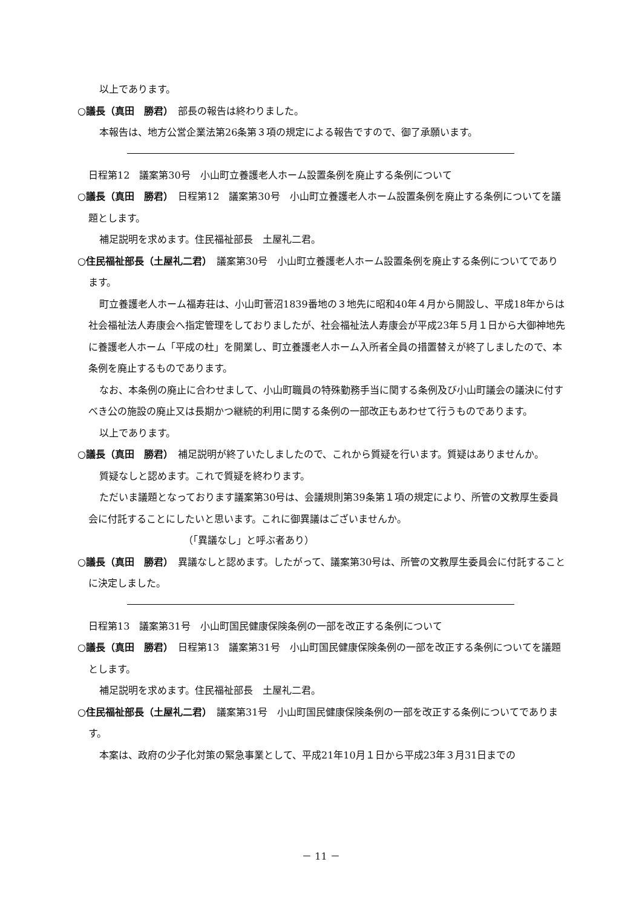以上であります。
○議長（真田　勝君）　部長の報告は終わりました。
本報告は、地方公営企業法第26条第３項の規定による報告ですので、御了承願います。
日程第12　議案第30号　小山町立養護老人ホーム設置条例を廃止する条例について
○議長（真田　勝君）　日程第12　議案第30号　小山町立養護老人ホーム設置条例を廃止する条例についてを議題とします。
補足説明を求めます。住民福祉部長　土屋礼二君。
○住民福祉部長（土屋礼二君）　議案第30号　小山町立養護老人ホーム設置条例を廃止する条例についてであります。
町立養護老人ホーム福寿荘は、小山町菅沼1839番地の３地先に昭和40年４月から開設し、平成18年からは社会福祉法人寿康会へ指定管理をしておりましたが、社会福祉法人寿康会が平成23年５月１日から大御神地先に養護老人ホーム「平成の杜」を開業し、町立養護老人ホーム入所者全員の措置替えが終了しましたので、本条例を廃止するものであります。
なお、本条例の廃止に合わせまして、小山町職員の特殊勤務手当に関する条例及び小山町議会の議決に付すべき公の施設の廃止又は長期かつ継続的利用に関する条例の一部改正もあわせて行うものであります。
以上であります。
○議長（真田　勝君）　補足説明が終了いたしましたので、これから質疑を行います。質疑はありませんか。
質疑なしと認めます。これで質疑を終わります。
ただいま議題となっております議案第30号は、会議規則第39条第１項の規定により、所管の文教厚生委員会に付託することにしたいと思います。これに御異議はございませんか。
（「異議なし」と呼ぶ者あり）
○議長（真田　勝君）　異議なしと認めます。したがって、議案第30号は、所管の文教厚生委員会に付託することに決定しました。
日程第13　議案第31号　小山町国民健康保険条例の一部を改正する条例について
○議長（真田　勝君）　日程第13　議案第31号　小山町国民健康保険条例の一部を改正する条例についてを議題とします。
補足説明を求めます。住民福祉部長　土屋礼二君。
○住民福祉部長（土屋礼二君）　議案第31号　小山町国民健康保険条例の一部を改正する条例についてであります。
本案は、政府の少子化対策の緊急事業として、平成21年10月１日から平成23年３月31日までの
－ 11 －